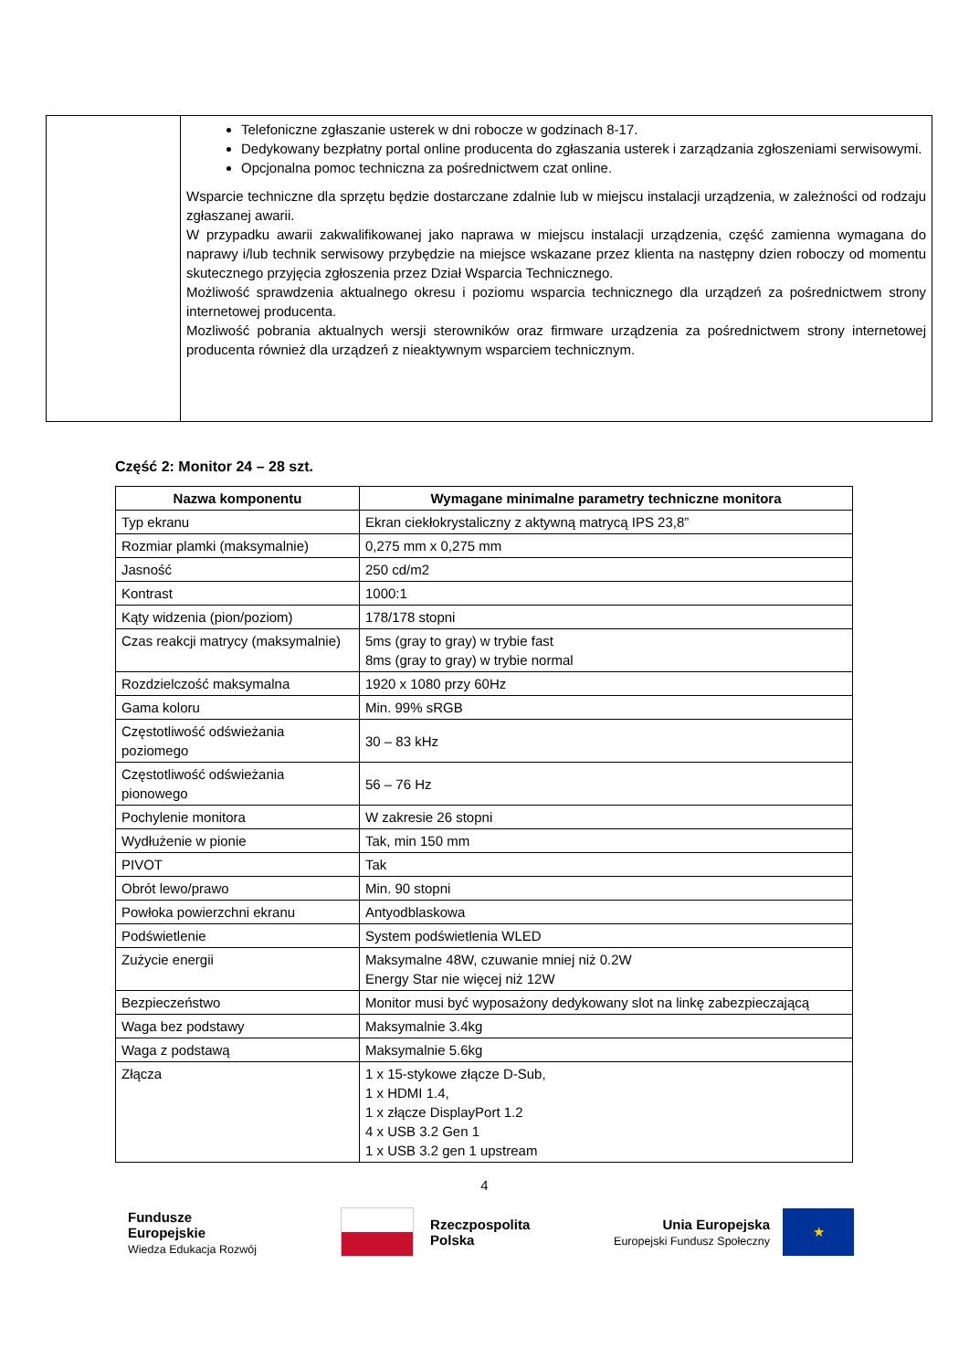| | Telefoniczne zgłaszanie usterek w dni robocze w godzinach 8-17. Dedykowany bezpłatny portal online producenta do zgłaszania usterek i zarządzania zgłoszeniami serwisowymi. Opcjonalna pomoc techniczna za pośrednictwem czat online. Wsparcie techniczne dla sprzętu będzie dostarczane zdalnie lub w miejscu instalacji urządzenia, w zależności od rodzaju zgłaszanej awarii. W przypadku awarii zakwalifikowanej jako naprawa w miejscu instalacji urządzenia, część zamienna wymagana do naprawy i/lub technik serwisowy przybędzie na miejsce wskazane przez klienta na następny dzien roboczy od momentu skutecznego przyjęcia zgłoszenia przez Dział Wsparcia Technicznego. Możliwość sprawdzenia aktualnego okresu i poziomu wsparcia technicznego dla urządzeń za pośrednictwem strony internetowej producenta. Mozliwość pobrania aktualnych wersji sterowników oraz firmware urządzenia za pośrednictwem strony internetowej producenta również dla urządzeń z nieaktywnym wsparciem technicznym. |
Część 2: Monitor 24 – 28 szt.
| Nazwa komponentu | Wymagane minimalne parametry techniczne monitora |
| --- | --- |
| Typ ekranu | Ekran ciekłokrystaliczny z aktywną matrycą IPS 23,8” |
| Rozmiar plamki (maksymalnie) | 0,275 mm x 0,275 mm |
| Jasność | 250 cd/m2 |
| Kontrast | 1000:1 |
| Kąty widzenia (pion/poziom) | 178/178 stopni |
| Czas reakcji matrycy (maksymalnie) | 5ms (gray to gray) w trybie fast 8ms (gray to gray) w trybie normal |
| Rozdzielczość maksymalna | 1920 x 1080 przy 60Hz |
| Gama koloru | Min. 99% sRGB |
| Częstotliwość odświeżania poziomego | 30 – 83 kHz |
| Częstotliwość odświeżania pionowego | 56 – 76 Hz |
| Pochylenie monitora | W zakresie 26 stopni |
| Wydłużenie w pionie | Tak, min 150 mm |
| PIVOT | Tak |
| Obrót lewo/prawo | Min. 90 stopni |
| Powłoka powierzchni ekranu | Antyodblaskowa |
| Podświetlenie | System podświetlenia WLED |
| Zużycie energii | Maksymalne 48W, czuwanie mniej niż 0.2W Energy Star nie więcej niż 12W |
| Bezpieczeństwo | Monitor musi być wyposażony dedykowany slot na linkę zabezpieczającą |
| Waga bez podstawy | Maksymalnie 3.4kg |
| Waga z podstawą | Maksymalnie 5.6kg |
| Złącza | 1 x 15-stykowe złącze D-Sub, 1 x HDMI 1.4, 1 x złącze DisplayPort 1.2 4 x USB 3.2 Gen 1 1 x USB 3.2 gen 1 upstream |
4
Fundusze
Europejskie
Wiedza Edukacja Rozwój
Rzeczpospolita
Polska
Unia Europejska
Europejski Fundusz Społeczny ★